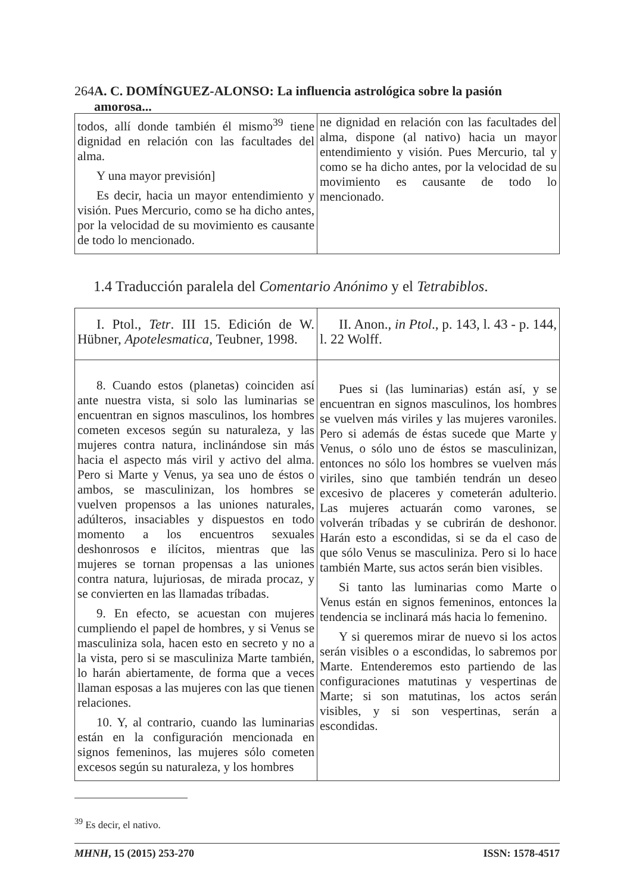264 A. C. DOMÍNGUEZ-ALONSO: La influencia astrológica sobre la pasión amorosa...
| todos, allí donde también él mismo<sup>39</sup> tiene dignidad en relación con las facultades del alma. Y una mayor previsión] Es decir, hacia un mayor entendimiento y visión. Pues Mercurio, como se ha dicho antes, por la velocidad de su movimiento es causante de todo lo mencionado. | ne dignidad en relación con las facultades del alma, dispone (al nativo) hacia un mayor entendimiento y visión. Pues Mercurio, tal y como se ha dicho antes, por la velocidad de su movimiento es causante de todo lo mencionado. |
1.4 Traducción paralela del Comentario Anónimo y el Tetrabiblos.
| I. Ptol., Tetr . III 15. Edición de W. Hübner, Apotelesmatica , Teubner, 1998. | II. Anon., in Ptol ., p. 143, l. 43 - p. 144, l. 22 Wolff. |
| 8. Cuando estos (planetas) coinciden así ante nuestra vista, si solo las luminarias se encuentran en signos masculinos, los hombres cometen excesos según su naturaleza, y las mujeres contra natura, inclinándose sin más hacia el aspecto más viril y activo del alma. Pero si Marte y Venus, ya sea uno de éstos o ambos, se masculinizan, los hombres se vuelven propensos a las uniones naturales, adúlteros, insaciables y dispuestos en todo momento a los encuentros sexuales deshonrosos e ilícitos, mientras que las mujeres se tornan propensas a las uniones contra natura, lujuriosas, de mirada procaz, y se convierten en las llamadas tríbadas. 9. En efecto, se acuestan con mujeres cumpliendo el papel de hombres, y si Venus se masculiniza sola, hacen esto en secreto y no a la vista, pero si se masculiniza Marte también, lo harán abiertamente, de forma que a veces llaman esposas a las mujeres con las que tienen relaciones. 10. Y, al contrario, cuando las luminarias están en la configuración mencionada en signos femeninos, las mujeres sólo cometen excesos según su naturaleza, y los hombres | Pues si (las luminarias) están así, y se encuentran en signos masculinos, los hombres se vuelven más viriles y las mujeres varoniles. Pero si además de éstas sucede que Marte y Venus, o sólo uno de éstos se masculinizan, entonces no sólo los hombres se vuelven más viriles, sino que también tendrán un deseo excesivo de placeres y cometerán adulterio. Las mujeres actuarán como varones, se volverán tríbadas y se cubrirán de deshonor. Harán esto a escondidas, si se da el caso de que sólo Venus se masculiniza. Pero si lo hace también Marte, sus actos serán bien visibles. Si tanto las luminarias como Marte o Venus están en signos femeninos, entonces la tendencia se inclinará más hacia lo femenino. Y si queremos mirar de nuevo si los actos serán visibles o a escondidas, lo sabremos por Marte. Entenderemos esto partiendo de las configuraciones matutinas y vespertinas de Marte; si son matutinas, los actos serán visibles, y si son vespertinas, serán a escondidas. |
<sup>39</sup> Es decir, el nativo.
MHNH, 15 (2015) 253-270 ISSN: 1578-4517